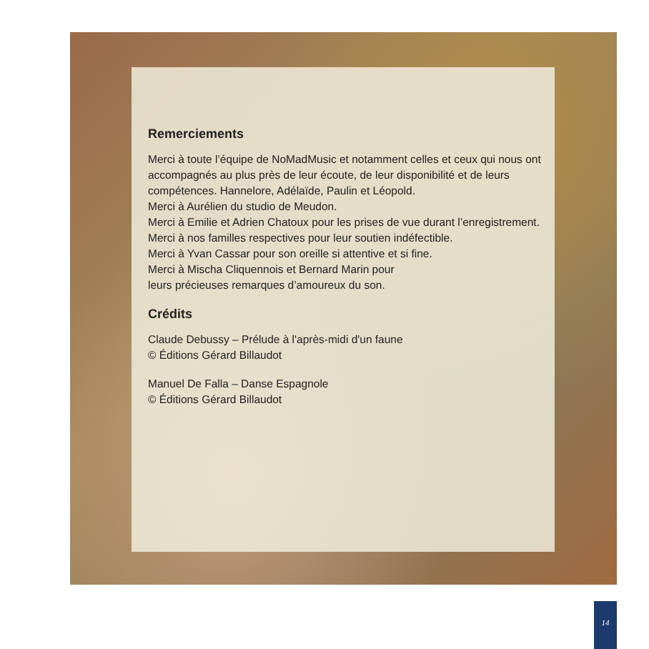Remerciements
Merci à toute l’équipe de NoMadMusic et notamment celles et ceux qui nous ont accompagnés au plus près de leur écoute, de leur disponibilité et de leurs compétences. Hannelore, Adélaïde, Paulin et Léopold.
Merci à Aurélien du studio de Meudon.
Merci à Emilie et Adrien Chatoux pour les prises de vue durant l’enregistrement.
Merci à nos familles respectives pour leur soutien indéfectible.
Merci à Yvan Cassar pour son oreille si attentive et si fine.
Merci à Mischa Cliquennois et Bernard Marin pour
leurs précieuses remarques d’amoureux du son.
Crédits
Claude Debussy – Prélude à l'après-midi d'un faune
© Éditions Gérard Billaudot
Manuel De Falla – Danse Espagnole
© Éditions Gérard Billaudot
14